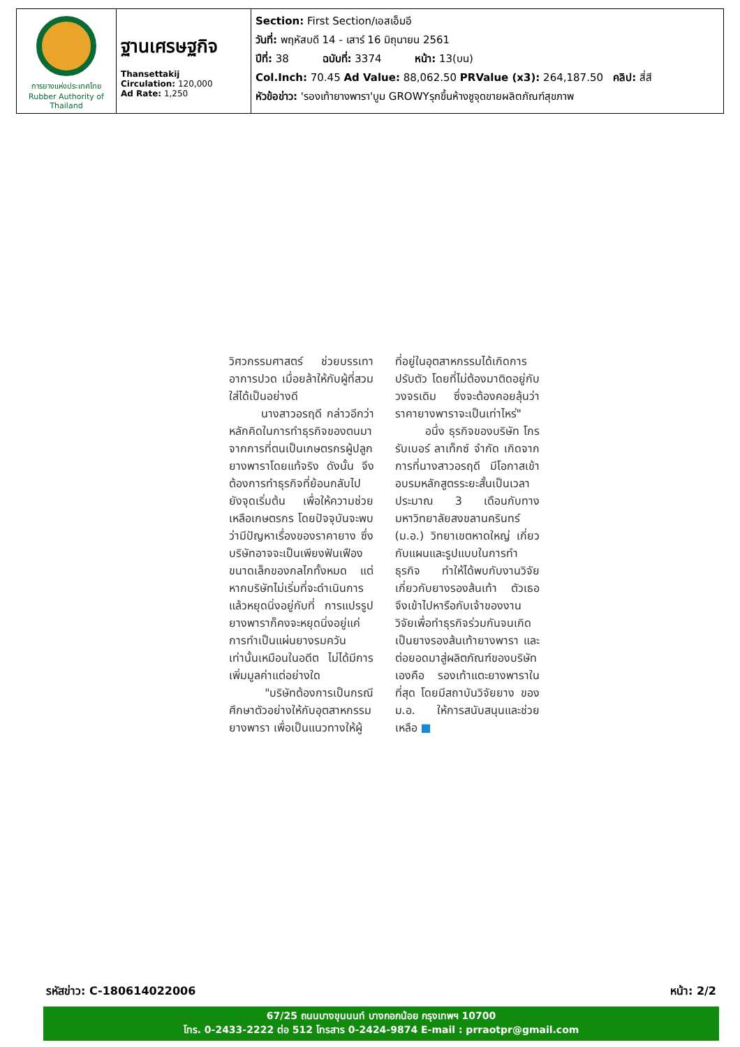| การยางแห่งประเทศไทย Rubber Authority of Thailand | ฐานเศรษฐกิจ Thansettakij Circulation: 120,000 Ad Rate: 1,250 | Section: First Section/เอสเอ็มอี วันที่: พฤหัสบดี 14 - เสาร์ 16 มิถุนายน 2561 ปีที่: 38 ฉบับที่: 3374 หน้า: 13(บน) Col.Inch: 70.45 Ad Value: 88,062.50 PRValue (x3): 264,187.50 คลิป: สี่สี หัวข้อข่าว: 'รองเท้ายางพารา'บูม GROWYรุกขึ้นห้างชูจุดขายผลิตภัณฑ์สุขภาพ |
วิศวกรรมศาสตร์ ช่วยบรรเทาอาการปวด เมื่อยล้าให้กับผู้ที่สวมใส่ได้เป็นอย่างดี
นางสาวอรฤดี กล่าวอีกว่า หลักคิดในการทำธุรกิจของตนมาจากการที่ตนเป็นเกษตรกรผู้ปลูกยางพาราโดยแท้จริง ดังนั้น จึงต้องการทำธุรกิจที่ย้อนกลับไปยังจุดเริ่มต้น เพื่อให้ความช่วยเหลือเกษตรกร โดยปัจจุบันจะพบว่ามีปัญหาเรื่องของราคายาง ซึ่งบริษัทอาจจะเป็นเพียงฟันเฟืองขนาดเล็กของกลไกทั้งหมด แต่หากบริษัทไม่เริ่มที่จะดำเนินการแล้วหยุดนิ่งอยู่กับที่ การแปรรูปยางพาราก็คงจะหยุดนิ่งอยู่แค่การทำเป็นแผ่นยางรมควันเท่านั้นเหมือนในอดีต ไม่ได้มีการเพิ่มมูลค่าแต่อย่างใด
"บริษัทต้องการเป็นกรณีศึกษาตัวอย่างให้กับอุตสาหกรรมยางพารา เพื่อเป็นแนวทางให้ผู้
ที่อยู่ในอุตสาหกรรมได้เกิดการปรับตัว โดยที่ไม่ต้องมาติดอยู่กับวงจรเดิม ซึ่งจะต้องคอยลุ้นว่าราคายางพาราจะเป็นเท่าไหร่"
อนึ่ง ธุรกิจของบริษัท โกรรับเบอร์ ลาเท็กซ์ จำกัด เกิดจากการที่นางสาวอรฤดี มีโอกาสเข้าอบรมหลักสูตรระยะสั้นเป็นเวลาประมาณ 3 เดือนกับทางมหาวิทยาลัยสงขลานครินทร์ (ม.อ.) วิทยาเขตหาดใหญ่ เกี่ยวกับแผนและรูปแบบในการทำธุรกิจ ทำให้ได้พบกับงานวิจัยเกี่ยวกับยางรองส้นเท้า ตัวเธอจึงเข้าไปหารือกับเจ้าของงานวิจัยเพื่อทำธุรกิจร่วมกันจนเกิดเป็นยางรองส้นเท้ายางพารา และต่อยอดมาสู่ผลิตภัณฑ์ของบริษัทเองคือ รองเท้าแตะยางพาราในที่สุด โดยมีสถาบันวิจัยยาง ของ ม.อ. ให้การสนับสนุนและช่วยเหลือ ■
รหัสข่าว: C-180614022006 หน้า: 2/2
67/25 ถนนบางขุนนนท์ บางกอกน้อย กรุงเทพฯ 10700
โทร. 0-2433-2222 ต่อ 512 โทรสาร 0-2424-9874 E-mail : prraotpr@gmail.com